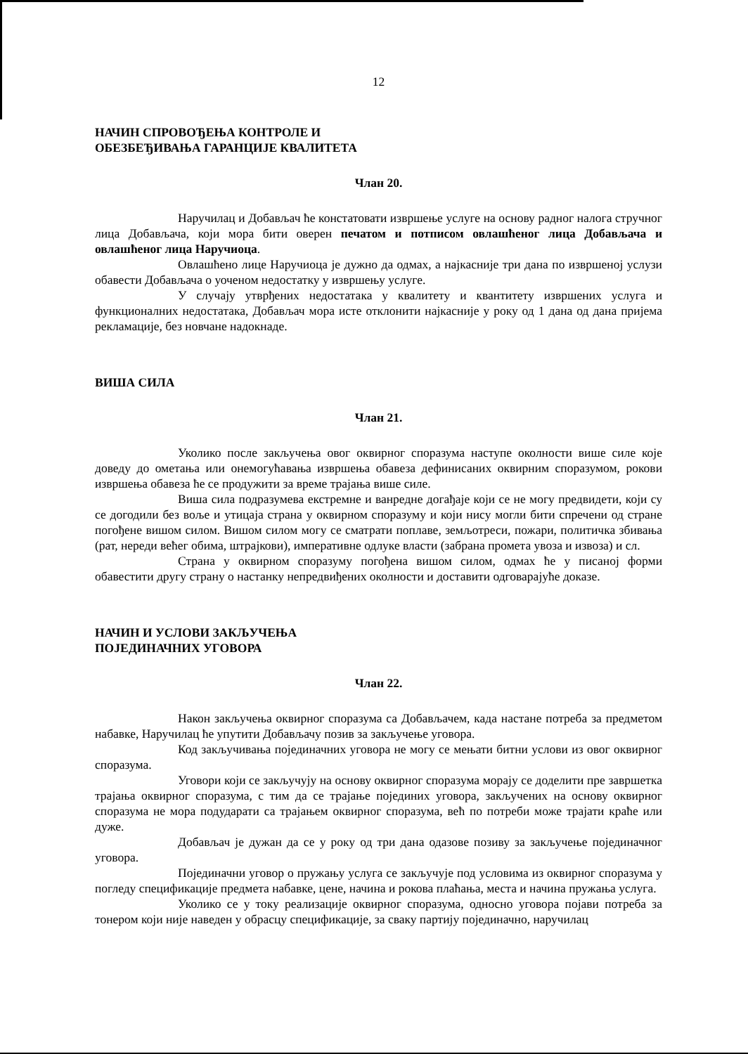12
НАЧИН СПРОВОЂЕЊА КОНТРОЛЕ И
ОБЕЗБЕЂИВАЊА ГАРАНЦИЈЕ КВАЛИТЕТА
Члан 20.
Наручилац и Добављач ће констатовати извршење услуге на основу радног налога стручног лица Добављача, који мора бити оверен печатом и потписом овлашћеног лица Добављача и овлашћеног лица Наручиоца.
Овлашћено лице Наручиоца је дужно да одмах, а најкасније три дана по извршеној услузи обавести Добављача о уоченом недостатку у извршењу услуге.
У случају утврђених недостатака у квалитету и квантитету извршених услуга и функционалних недостатака, Добављач мора исте отклонити најкасније у року од 1 дана од дана пријема рекламације, без новчане надокнаде.
ВИША СИЛА
Члан 21.
Уколико после закључења овог оквирног споразума наступе околности више силе које доведу до ометања или онемогућавања извршења обавеза дефинисаних оквирним споразумом, рокови извршења обавеза ће се продужити за време трајања више силе.
Виша сила подразумева екстремне и ванредне догађаје који се не могу предвидети, који су се догодили без воље и утицаја страна у оквирном споразуму и који нису могли бити спречени од стране погођене вишом силом. Вишом силом могу се сматрати поплаве, земљотреси, пожари, политичка збивања (рат, нереди већег обима, штрајкови), императивне одлуке власти (забрана промета увоза и извоза) и сл.
Страна у оквирном споразуму погођена вишом силом, одмах ће у писаној форми обавестити другу страну о настанку непредвиђених околности и доставити одговарајуће доказе.
НАЧИН И УСЛОВИ ЗАКЉУЧЕЊА
ПОЈЕДИНАЧНИХ УГОВОРА
Члан 22.
Након закључења оквирног споразума са Добављачем, када настане потреба за предметом набавке, Наручилац ће упутити Добављачу позив за закључење уговора.
Код закључивања појединачних уговора не могу се мењати битни услови из овог оквирног споразума.
Уговори који се закључују на основу оквирног споразума морају се доделити пре завршетка трајања оквирног споразума, с тим да се трајање појединих уговора, закључених на основу оквирног споразума не мора подударати са трајањем оквирног споразума, већ по потреби може трајати краће или дуже.
Добављач је дужан да се у року од три дана одазове позиву за закључење појединачног уговора.
Појединачни уговор о пружању услуга се закључује под условима из оквирног споразума у погледу спецификације предмета набавке, цене, начина и рокова плаћања, места и начина пружања услуга.
Уколико се у току реализације оквирног споразума, односно уговора појави потреба за тонером који није наведен у обрасцу спецификације, за сваку партију појединачно, наручилац